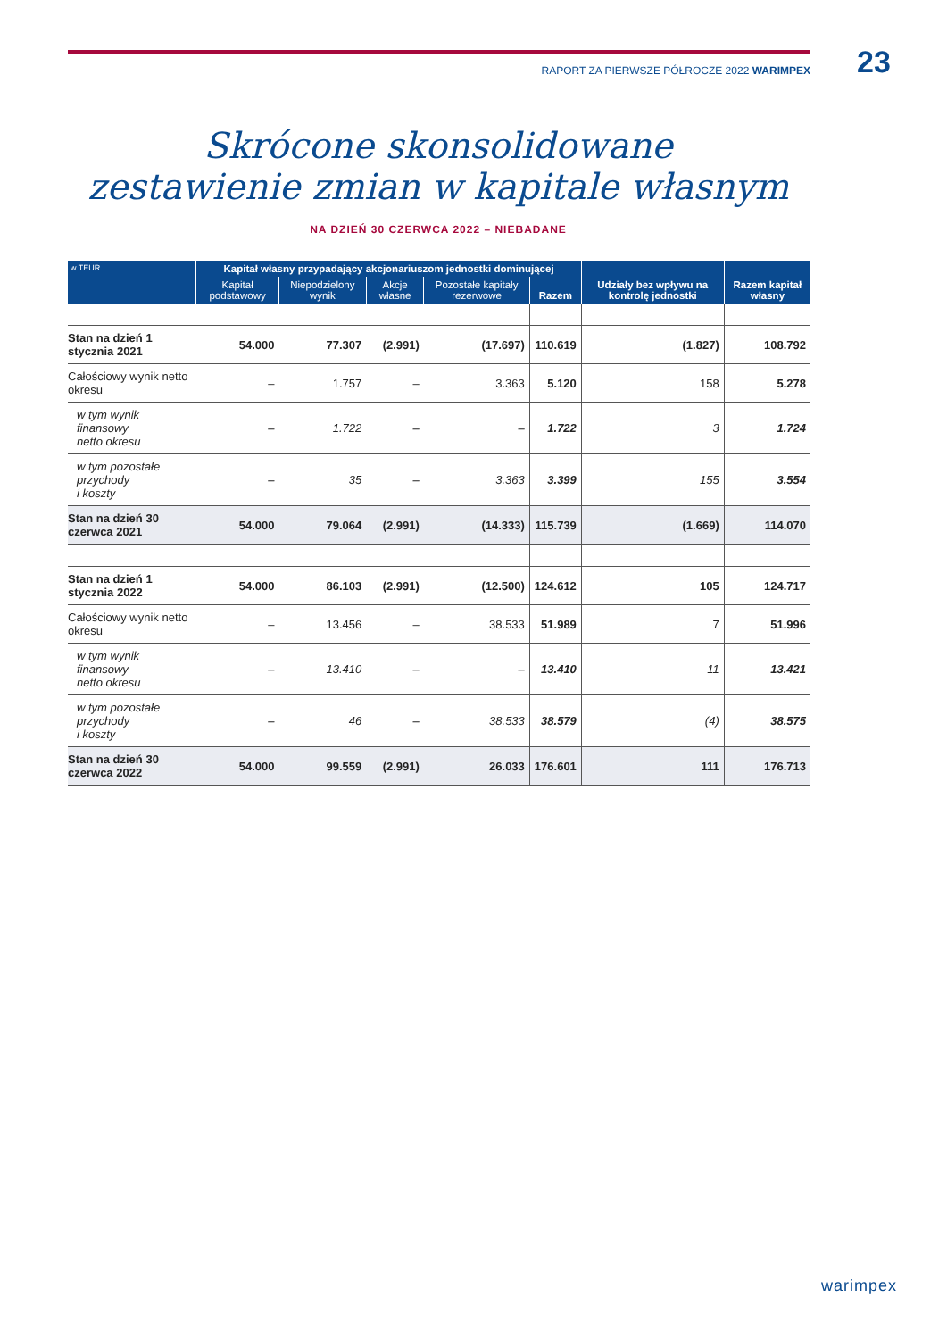RAPORT ZA PIERWSZE PÓŁROCZE 2022 WARIMPEX 23
Skrócone skonsolidowane
zestawienie zmian w kapitale własnym
NA DZIEŃ 30 CZERWCA 2022 – NIEBADANE
| w TEUR | Kapitał własny przypadający akcjonariuszom jednostki dominującej | | | | | Udziały bez wpływu na kontrolę jednostki | Razem kapitał własny |
| --- | --- | --- | --- | --- | --- | --- | --- |
| | Kapitał podstawowy | Niepodzielony wynik | Akcje własne | Pozostałe kapitały rezerwowe | Razem | | |
| Stan na dzień 1 stycznia 2021 | 54.000 | 77.307 | (2.991) | (17.697) | 110.619 | (1.827) | 108.792 |
| Całościowy wynik netto okresu | – | 1.757 | – | 3.363 | 5.120 | 158 | 5.278 |
| w tym wynik finansowy netto okresu | – | 1.722 | – | – | 1.722 | 3 | 1.724 |
| w tym pozostałe przychody i koszty | – | 35 | – | 3.363 | 3.399 | 155 | 3.554 |
| Stan na dzień 30 czerwca 2021 | 54.000 | 79.064 | (2.991) | (14.333) | 115.739 | (1.669) | 114.070 |
| Stan na dzień 1 stycznia 2022 | 54.000 | 86.103 | (2.991) | (12.500) | 124.612 | 105 | 124.717 |
| Całościowy wynik netto okresu | – | 13.456 | – | 38.533 | 51.989 | 7 | 51.996 |
| w tym wynik finansowy netto okresu | – | 13.410 | – | – | 13.410 | 11 | 13.421 |
| w tym pozostałe przychody i koszty | – | 46 | – | 38.533 | 38.579 | (4) | 38.575 |
| Stan na dzień 30 czerwca 2022 | 54.000 | 99.559 | (2.991) | 26.033 | 176.601 | 111 | 176.713 |
warimpex